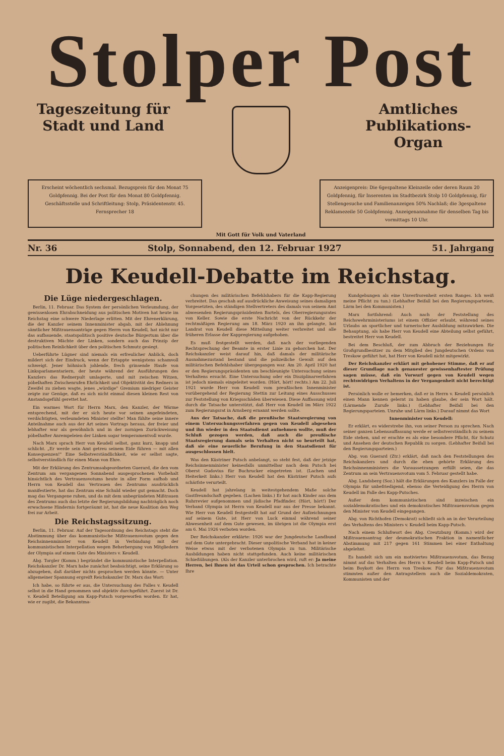Stolper Post
Tageszeitung für Stadt und Land
Amtliches Publikations-Organ
Erscheint wöchentlich sechsmal. Bezugspreis für den Monat 75 Goldpfennig. Bei der Post für den Monat 80 Goldpfennig. Geschäftsstelle und Schriftleitung: Stolp, Präsidentenstr. 45. Fernsprecher 18
Anzeigenpreis: Die 6gespaltene Kleinzeile oder deren Raum 20 Goldpfennig, für Inserenten im Stadtbezirk Stolp 10 Goldpfennig, für Stellengesuche und Familienanzeigen 50% Nachlaß; die 3gespaltene Reklamezeile 50 Goldpfennig. Anzeigenannahme für denselben Tag bis vormittags 10 Uhr.
Mit Gott für Volk und Vaterland
Nr. 36 Stolp, Sonnabend, den 12. Februar 1927 51. Jahrgang
Die Keudell-Debatte im Reichstag.
Die Lüge niedergeschlagen.
Berlin, 11. Februar. Das System der persönlichen Verleumdung, der gewissenlosen Ehrabschneidung aus politischen Motiven hat heute im Reichstag eine schwere Niederlage erlitten. Mit der Ehrenerklärung, die der Kanzler seinem Innenminister abgab, mit der Ablehnung sämtlicher Mißtrauensanträge gegen Herrn von Keudell, hat nicht nur das aufbauende, staatspolitisch positive deutsche Bürgertum über die destruktiven Mächte der Linken, sondern auch das Prinzip der politischen Reinlichkeit über den politischen Schmutz gesiegt.
Ueberführte Lügner sind niemals ein erfreulicher Anblick, doch mildert sich der Eindruck, wenn der Ertappte wenigstens schamvoll schweigt. Jener höhnisch johlende, frech grinsende Haufe von Linksparlamentariern, der heute während der Ausführungen des Kanzlers das Rednerpult umlagerte, und mit zwischen Witzen, pöbelhaften Zwischenrufen Ehrlichkeit und Objektivität des Redners in Zweifel zu ziehen wagte, jenes „würdige" Gremium niedriger Geister zeigte zur Genüge, daß es sich nicht einmal diesen kleinen Rest von Anstandsgefühl gerettet hat.
Ein warmes Wort für Herrn Marx, den Kanzler, der Wärme entsprechend, mit der er sich heute vor seinen angefeindeten, verdächtigten, verleumdeten Minister stellte! Man fühlte seine innere Anteilnahme auch aus der Art seines Vortrags heraus, der freier und lebhafter war als gewöhnlich und in der zornigen Zurückweisung pöbelhafter Anrempeleien der Linken sogar temperamentvoll wurde.
Nach Marx sprach Herr von Keudell selbst, ganz kurz, knapp und schlicht. „Er werde sein Amt getreu seinem Eide führen — mit allen Konsequenzen!" Eine Selbstverständlichkeit, wie er selbst sagte, selbstverständlich für einen Mann von Ehre.
Mit der Erklärung des Zentrumsabgeordneten Guerard, die den vom Zentrum am vergangenen Sonnabend ausgesprochenen Vorbehalt hinsichtlich des Vertrauensvotums heute in aller Form aufhob und Herrn von Keudell das Vertrauen des Zentrums ausdrücklich manifestierte, hat das Zentrum eine Schuld wieder gut gemacht. Doch mag das Vergangene ruhen, und da mit dem unbegründeten Mißtrauen des Zentrums auch das letzte der Regierungsbildung nachträglich noch erwachsene Hindernis fortgeräumt ist, hat die neue Koalition den Weg frei zur Arbeit.
Die Reichstagssitzung.
Berlin, 11. Februar. Auf der Tagesordnung des Reichstags steht die Abstimmung über das kommunistische Mißtrauensvotum gegen den Reichsinnenminister von Keudell in Verbindung mit der kommunistischen Interpellation wegen Beherbergung von Mitgliedern der Olympia auf einem Gute des Ministers v. Keudell.
Abg. Torgler (Komm.) begründet die kommunistische Interpellation. Reichskanzler Dr. Marx habe zunächst beabsichtigt, seine Erklärung so abzugeben, daß darüber nichts gesprochen werden könnte. — Unter allgemeiner Spannung ergreift Reichskanzler Dr. Marx das Wort:
Ich habe, so führte er aus, die Untersuchung des Falles v. Keudell selbst in die Hand genommen und objektiv durchgeführt. Zuerst ist Dr. v. Keudell Beteiligung am Kapp-Putsch vorgeworfen worden. Er hat, wie er zugibt, die Bekanntma-
chungen des militärischen Befehlshabers für die Kapp-Regierung verbreitet. Das geschah auf ausdrückliche Anweisung seines damaligen Vorgesetzten, des ständigen Stellvertreters des damals von seinem Amt abwesenden Regierungspräsidenten Bartels, des Oberregierungsrates von Keller. Sowie die erste Nachricht von der Rückkehr der rechtmäßigen Regierung am 18. März 1920 an ihn gelangte, hat Landrat von Keudell diese Mitteilung weiter verbreitet und alle früheren Erlasse der Kappregierung aufgehoben.
Es muß festgestellt werden, daß nach der vorliegenden Rechtsprechung der Beamte in erster Linie zu gehorchen hat. Der Reichskanzler weist darauf hin, daß damals der militärische Ausnahmezustand bestand und die polizeiliche Gewalt auf den militärischen Befehlshaber übergegangen war. Am 20. April 1920 hat er den Regierungspräsidenten um beschleunigte Untersuchung seines Verhaltens ersucht. Eine Untersuchung oder ein Disziplinarverfahren ist jedoch niemals eingeleitet worden. (Hört, hört! rechts.) Am 22. Juli 1921 wurde Herr von Keudell vom preußischen Innenminister vorübergehend der Regierung Stettin zur Leitung eines Ausschusses zur Feststellung von Kriegsschäden überwiesen. Diese Auffassung wird durch die Tatsache unterstützt, daß Herr von Keudell im März 1922 zum Regierungsrat in Arnsberg ernannt werden sollte.
Aus der Tatsache, daß die preußische Staatsregierung von einem Untersuchungsverfahren gegen von Keudell abgesehen und ihn wieder in den Staatsdienst aufnehmen wollte, muß der Schluß gezogen werden, daß auch die preußische Staatsregierung damals sein Verhalten nicht so beurteilt hat, daß sie eine neuerliche Berufung in den Staatsdienst für ausgeschlossen hielt.
Was den Küstriner Putsch anbelangt, so steht fest, daß der jetzige Reichsinnenminister keinesfalls unmittelbar nach dem Putsch bei Oberst Gudovius für Buchrucker eingetreten ist. (Lachen und Heiterkeit links.) Herr von Keudell hat den Küstriner Putsch aufs schärfste verurteilt.
Keudell hat jahrelang in weitestgehendem Maße solche Gastfreundschaft gegeben. (Lachen links.) Er hat auch Kinder aus dem Ruhrrevier aufgenommen und jüdische Pfadfinder. (Hört, hört!) Der Verband Olympia ist Herrn von Keudell nur aus der Presse bekannt. Wie Herr von Keudell festgestellt hat auf Grund der Aufzeichnungen auf seinem Gute, ist Herr von Luck einmal während seiner Abwesenheit auf dem Gute gewesen, im übrigen ist die Olympia erst am 6. Mai 1926 verboten worden.
Der Reichskanzler erklärte: 1926 war der Jungdeutsche Landbund auf dem Gute untergebracht. Dieser unpolitische Verband hat in keiner Weise etwas mit der verbotenen Olympia zu tun. Militärische Ausbildungen haben nicht stattgefunden. Auch keine militärischen Schießübungen. (Als der Kanzler unterbrochen wird, ruft er: Ja meine Herren, bei Ihnen ist das Urteil schon gesprochen. Ich betrachte Ihre
Kundgebungen als eine Unverfrorenheit ersten Ranges. Ich weiß meine Pflicht zu tun.) (Lebhafter Beifall bei den Regierungsparteien, Lärm bei den Kommunisten.)
Marx fortfahrend: Auch nach der Feststellung des Reichswehrministeriums ist einem Offizier erlaubt, während seines Urlaubs an sportlicher und turnerischer Ausbildung mitzuwirken. Die Behauptung, als habe Herr von Keudell eine Abteilung selbst geführt, bestreitet Herr von Keudell.
Bei dem Beschluß, der zum Abbruch der Beziehungen für Großgrundbesitzer zu dem Mitglied des Jungdeutschen Ordens von Treskow geführt hat, hat Herr von Keudell nicht mitgewirkt.
Der Reichskanzler erklärt mit gehobener Stimme, daß er auf dieser Grundlage nach genauester gewissenhaftester Prüfung sagen müsse, daß ein Vorwurf gegen von Keudell wegen rechtswidrigen Verhaltens in der Vergangenheit nicht berechtigt ist.
Persönlich wolle er bemerken, daß er in Herrn v. Keudell persönlich einen Mann kennen gelernt zu haben glaube, der sein Wort hält. (Lärmende Zurufe links.) (Lebhafter Beifall bei den Regierungsparteien. Unruhe und Lärm links.) Darauf nimmt das Wort
Innenminister von Keudell:
Er erklärt, es widerstrebe ihn, von seiner Person zu sprechen. Nach seiner ganzen Lebensauffassung werde er selbstverständlich zu seinem Eide stehen, und er erachte es als eine besondere Pflicht, für Schutz und Ansehen der deutschen Republik zu sorgen. (Lebhafter Beifall bei den Regierungsparteien.)
Abg. von Guerard (Ztr.) erklärt, daß nach den Feststellungen des Reichskanzlers und durch die eben gehörte Erklärung des Reichsinnenministers die Voraussetzungen erfüllt seien, die das Zentrum an sein Vertrauensvotum vom 5. Februar gestellt habe.
Abg. Landsberg (Soz.) hält die Erklärungen des Kanzlers im Falle der Olympia für unbefriedigend, ebenso die Verteidigung des Herrn von Keudell im Falle des Kapp-Putsches.
Außer dem kommunistischen sind inzwischen ein sozialdemokratisches und ein demokratisches Mißtrauensvotum gegen den Minister von Keudell eingegangen.
Abg. von Richthofen (Demokrat) schließt sich an in der Verurteilung des Verhaltens des Ministers v. Keudell beim Kapp-Putsch.
Nach einem Schlußwort des Abg. Creutzburg (Komm.) wird der Mißtrauensantrag der deumokratischen Fraktion in namentlicher Abstimmung mit 217 gegen 161 Stimmen bei einer Enthaltung abgelehnt.
Es handelt sich um ein motiviertes Mißtrauensvotum, das Bezug nimmt auf das Verhalten des Herrn v. Keudell beim Kapp-Putsch und beim Boykott des Herrn von Treskow. Für das Mißtrauensvotum stimmten außer den Antragstellern auch die Sozialdemokraten, Kommunisten und der